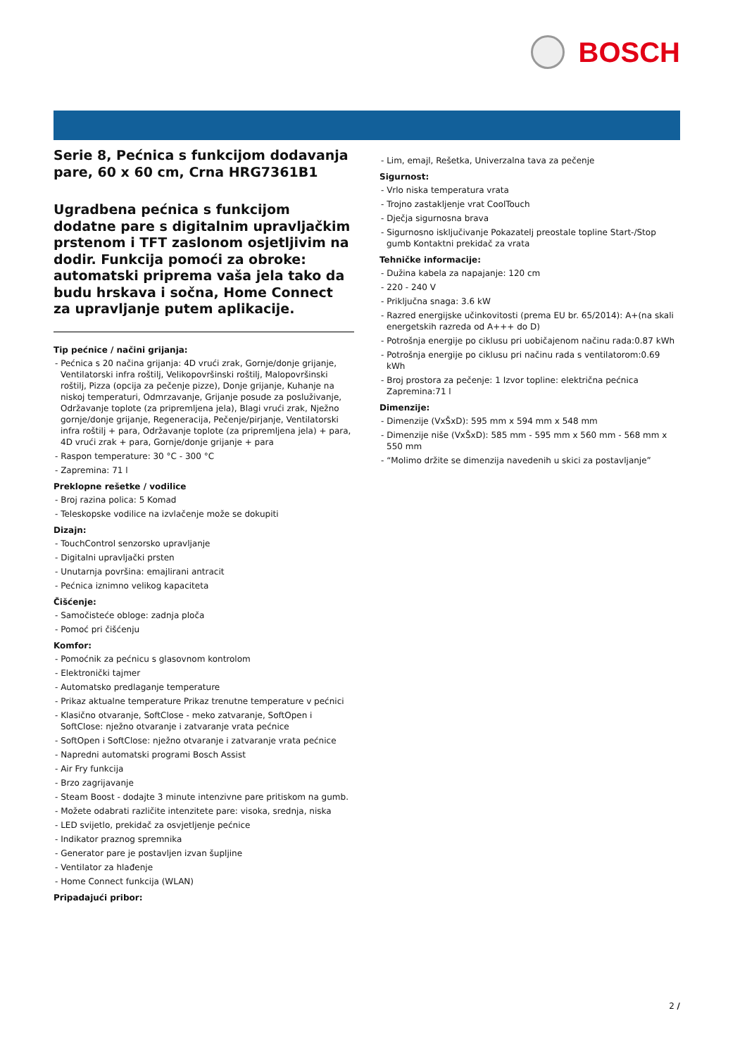BOSCH
Serie 8, Pećnica s funkcijom dodavanja pare, 60 x 60 cm, Crna HRG7361B1
Ugradbena pećnica s funkcijom dodatne pare s digitalnim upravljačkim prstenom i TFT zaslonom osjetljivim na dodir. Funkcija pomoći za obroke: automatski priprema vaša jela tako da budu hrskava i sočna, Home Connect za upravljanje putem aplikacije.
Tip pećnice / načini grijanja:
- Pećnica s 20 načina grijanja: 4D vrući zrak, Gornje/donje grijanje, Ventilatorski infra roštilj, Velikopovršinski roštilj, Malopovršinski roštilj, Pizza (opcija za pečenje pizze), Donje grijanje, Kuhanje na niskoj temperaturi, Odmrzavanje, Grijanje posude za posluživanje, Održavanje toplote (za pripremljena jela), Blagi vrući zrak, Nježno gornje/donje grijanje, Regeneracija, Pečenje/pirjanje, Ventilatorski infra roštilj + para, Održavanje toplote (za pripremljena jela) + para, 4D vrući zrak + para, Gornje/donje grijanje + para
- Raspon temperature: 30 °C - 300 °C
- Zapremina: 71 l
Preklopne rešetke / vodilice
- Broj razina polica: 5 Komad
- Teleskopske vodilice na izvlačenje može se dokupiti
Dizajn:
- TouchControl senzorsko upravljanje
- Digitalni upravljački prsten
- Unutarnja površina: emajlirani antracit
- Pećnica iznimno velikog kapaciteta
Čišćenje:
- Samočisteće obloge: zadnja ploča
- Pomoć pri čišćenju
Komfor:
- Pomoćnik za pećnicu s glasovnom kontrolom
- Elektronički tajmer
- Automatsko predlaganje temperature
- Prikaz aktualne temperature Prikaz trenutne temperature v pećnici
- Klasično otvaranje, SoftClose - meko zatvaranje, SoftOpen i SoftClose: nježno otvaranje i zatvaranje vrata pećnice
- SoftOpen i SoftClose: nježno otvaranje i zatvaranje vrata pećnice
- Napredni automatski programi Bosch Assist
- Air Fry funkcija
- Brzo zagrijavanje
- Steam Boost - dodajte 3 minute intenzivne pare pritiskom na gumb.
- Možete odabrati različite intenzitete pare: visoka, srednja, niska
- LED svijetlo, prekidač za osvjetljenje pećnice
- Indikator praznog spremnika
- Generator pare je postavljen izvan šupljine
- Ventilator za hlađenje
- Home Connect funkcija (WLAN)
Pripadajući pribor:
- Lim, emajl, Rešetka, Univerzalna tava za pečenje
Sigurnost:
- Vrlo niska temperatura vrata
- Trojno zastakljenje vrat CoolTouch
- Dječja sigurnosna brava
- Sigurnosno isključivanje Pokazatelj preostale topline Start-/Stop gumb Kontaktni prekidač za vrata
Tehničke informacije:
- Dužina kabela za napajanje: 120 cm
- 220 - 240 V
- Priključna snaga: 3.6 kW
- Razred energijske učinkovitosti (prema EU br. 65/2014): A+(na skali energetskih razreda od A+++ do D)
- Potrošnja energije po ciklusu pri uobičajenom načinu rada:0.87 kWh
- Potrošnja energije po ciklusu pri načinu rada s ventilatorom:0.69 kWh
- Broj prostora za pečenje: 1 Izvor topline: električna pećnica Zapremina:71 l
Dimenzije:
- Dimenzije (VxŠxD): 595 mm x 594 mm x 548 mm
- Dimenzije niše (VxŠxD): 585 mm - 595 mm x 560 mm - 568 mm x 550 mm
- “Molimo držite se dimenzija navedenih u skici za postavljanje”
2 /